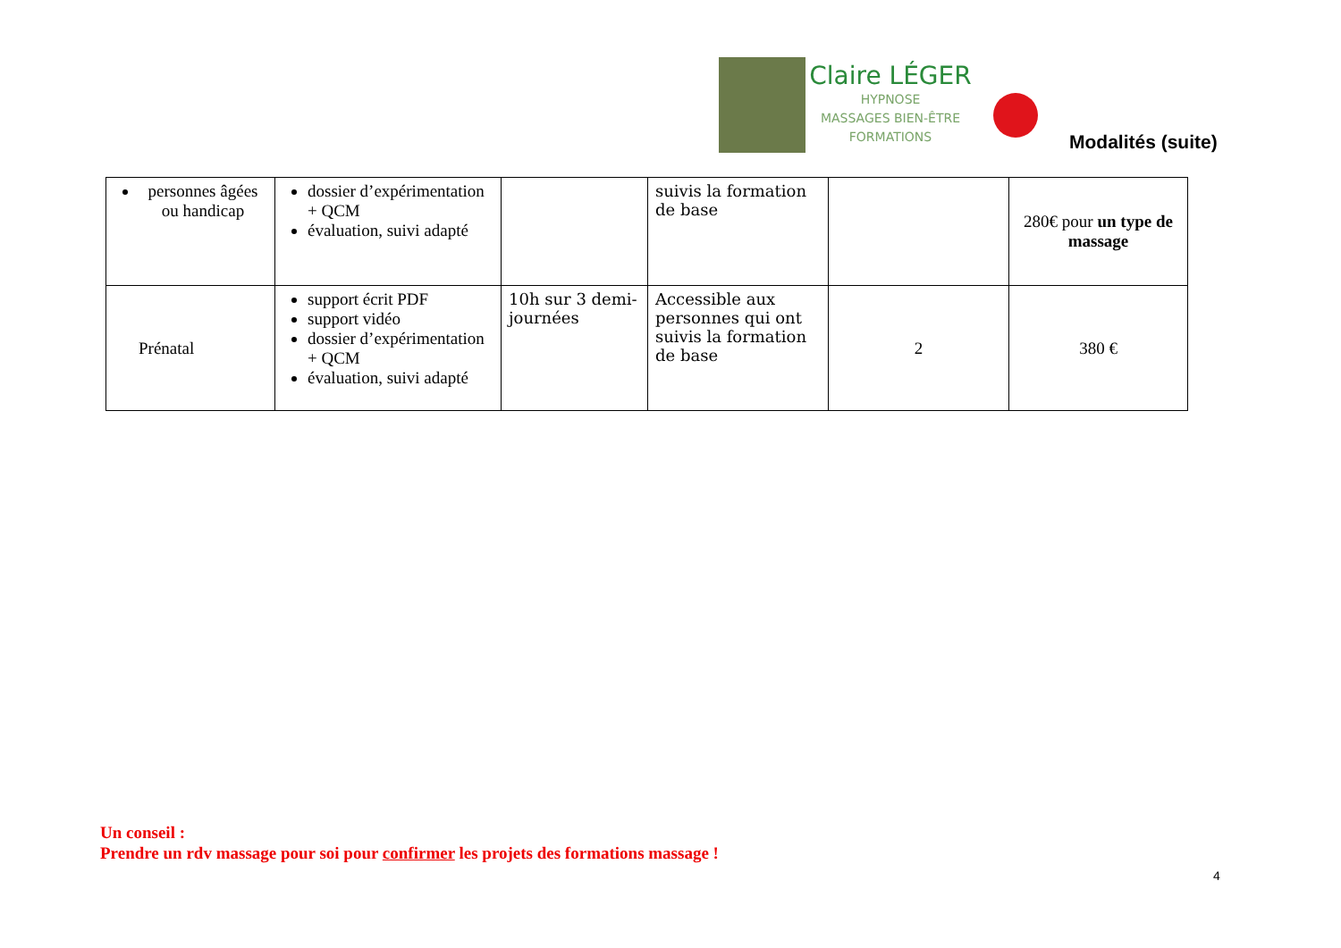Claire LÉGER
HYPNOSE
MASSAGES BIEN-ÊTRE
FORMATIONS
Modalités (suite)
| personnes âgées ou handicap | dossier d’expérimentation + QCM évaluation, suivi adapté | | suivis la formation de base | | 280€ pour un type de massage |
| Prénatal | support écrit PDF support vidéo dossier d’expérimentation + QCM évaluation, suivi adapté | 10h sur 3 demi-journées | Accessible aux personnes qui ont suivis la formation de base | 2 | 380 € |
Un conseil :
Prendre un rdv massage pour soi pour confirmer les projets des formations massage !
4